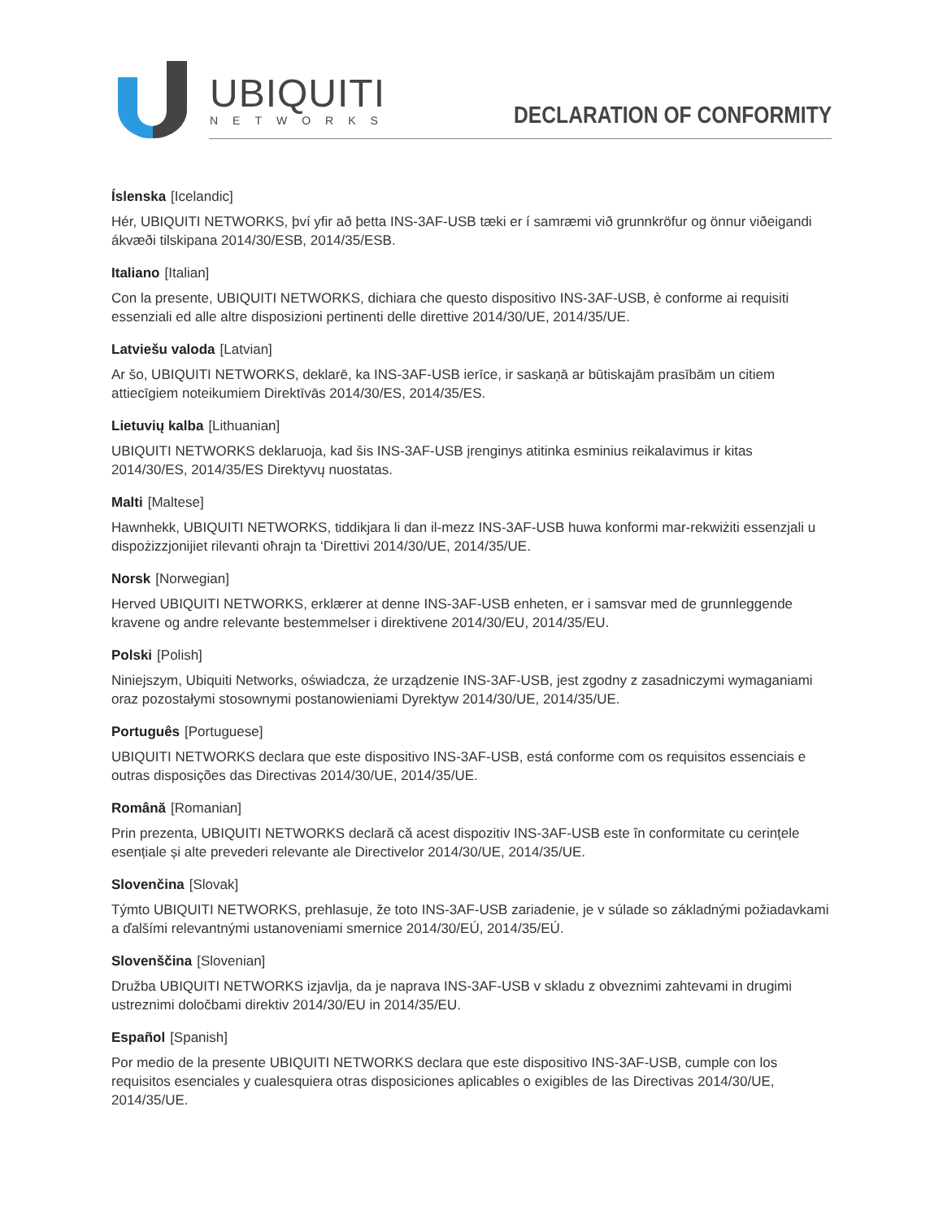UBIQUITI
NETWORKS
DECLARATION OF CONFORMITY
Íslenska [Icelandic]
Hér, UBIQUITI NETWORKS, því yfir að þetta INS-3AF-USB tæki er í samræmi við grunnkröfur og önnur viðeigandi ákvæði tilskipana 2014/30/ESB, 2014/35/ESB.
Italiano [Italian]
Con la presente, UBIQUITI NETWORKS, dichiara che questo dispositivo INS-3AF-USB, è conforme ai requisiti essenziali ed alle altre disposizioni pertinenti delle direttive 2014/30/UE, 2014/35/UE.
Latviešu valoda [Latvian]
Ar šo, UBIQUITI NETWORKS, deklarē, ka INS-3AF-USB ierīce, ir saskaņā ar būtiskajām prasībām un citiem attiecīgiem noteikumiem Direktīvās 2014/30/ES, 2014/35/ES.
Lietuvių kalba [Lithuanian]
UBIQUITI NETWORKS deklaruoja, kad šis INS-3AF-USB įrenginys atitinka esminius reikalavimus ir kitas 2014/30/ES, 2014/35/ES Direktyvų nuostatas.
Malti [Maltese]
Hawnhekk, UBIQUITI NETWORKS, tiddikjara li dan il-mezz INS-3AF-USB huwa konformi mar-rekwiżiti essenzjali u dispożizzjonijiet rilevanti oħrajn ta ‘Direttivi 2014/30/UE, 2014/35/UE.
Norsk [Norwegian]
Herved UBIQUITI NETWORKS, erklærer at denne INS-3AF-USB enheten, er i samsvar med de grunnleggende kravene og andre relevante bestemmelser i direktivene 2014/30/EU, 2014/35/EU.
Polski [Polish]
Niniejszym, Ubiquiti Networks, oświadcza, że urządzenie INS-3AF-USB, jest zgodny z zasadniczymi wymaganiami oraz pozostałymi stosownymi postanowieniami Dyrektyw 2014/30/UE, 2014/35/UE.
Português [Portuguese]
UBIQUITI NETWORKS declara que este dispositivo INS-3AF-USB, está conforme com os requisitos essenciais e outras disposições das Directivas 2014/30/UE, 2014/35/UE.
Română [Romanian]
Prin prezenta, UBIQUITI NETWORKS declară că acest dispozitiv INS-3AF-USB este în conformitate cu cerințele esențiale și alte prevederi relevante ale Directivelor 2014/30/UE, 2014/35/UE.
Slovenčina [Slovak]
Týmto UBIQUITI NETWORKS, prehlasuje, že toto INS-3AF-USB zariadenie, je v súlade so základnými požiadavkami a ďalšími relevantnými ustanoveniami smernice 2014/30/EÚ, 2014/35/EÚ.
Slovenščina [Slovenian]
Družba UBIQUITI NETWORKS izjavlja, da je naprava INS-3AF-USB v skladu z obveznimi zahtevami in drugimi ustreznimi določbami direktiv 2014/30/EU in 2014/35/EU.
Español [Spanish]
Por medio de la presente UBIQUITI NETWORKS declara que este dispositivo INS-3AF-USB, cumple con los requisitos esenciales y cualesquiera otras disposiciones aplicables o exigibles de las Directivas 2014/30/UE, 2014/35/UE.